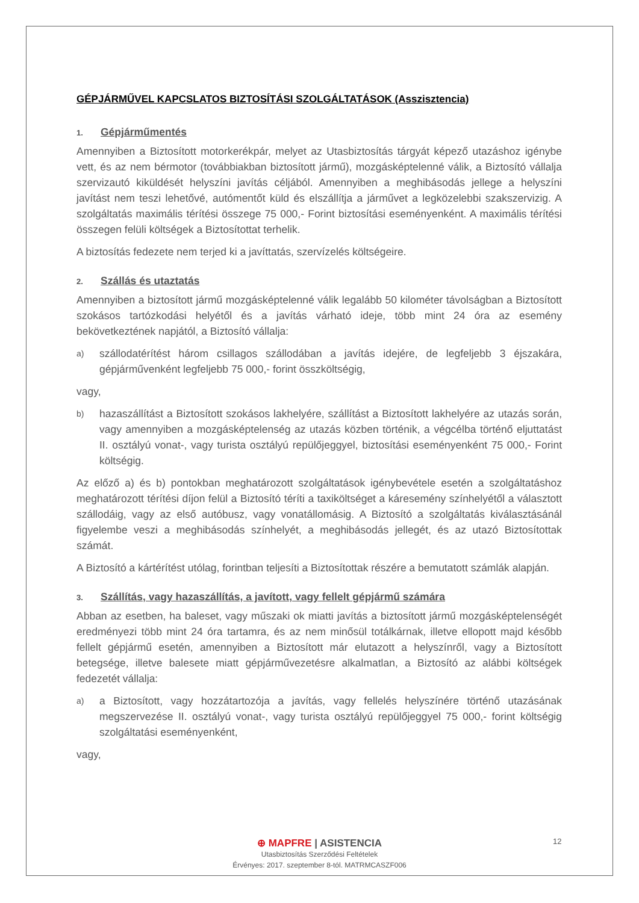GÉPJÁRMŰVEL KAPCSLATOS BIZTOSÍTÁSI SZOLGÁLTATÁSOK (Asszisztencia)
1. Gépjárműmentés
Amennyiben a Biztosított motorkerékpár, melyet az Utasbiztosítás tárgyát képező utazáshoz igénybe vett, és az nem bérmotor (továbbiakban biztosított jármű), mozgásképtelenné válik, a Biztosító vállalja szervizautó kiküldését helyszíni javítás céljából. Amennyiben a meghibásodás jellege a helyszíni javítást nem teszi lehetővé, autómentőt küld és elszállítja a járművet a legközelebbi szakszervizig. A szolgáltatás maximális térítési összege 75 000,- Forint biztosítási eseményenként. A maximális térítési összegen felüli költségek a Biztosítottat terhelik.
A biztosítás fedezete nem terjed ki a javíttatás, szervízelés költségeire.
2. Szállás és utaztatás
Amennyiben a biztosított jármű mozgásképtelenné válik legalább 50 kilométer távolságban a Biztosított szokásos tartózkodási helyétől és a javítás várható ideje, több mint 24 óra az esemény bekövetkeztének napjától, a Biztosító vállalja:
a)
szállodatérítést három csillagos szállodában a javítás idejére, de legfeljebb 3 éjszakára, gépjárművenként legfeljebb 75 000,- forint összköltségig,
vagy,
b)
hazaszállítást a Biztosított szokásos lakhelyére, szállítást a Biztosított lakhelyére az utazás során, vagy amennyiben a mozgásképtelenség az utazás közben történik, a végcélba történő eljuttatást II. osztályú vonat-, vagy turista osztályú repülőjeggyel, biztosítási eseményenként 75 000,- Forint költségig.
Az előző a) és b) pontokban meghatározott szolgáltatások igénybevétele esetén a szolgáltatáshoz meghatározott térítési díjon felül a Biztosító téríti a taxiköltséget a káresemény színhelyétől a választott szállodáig, vagy az első autóbusz, vagy vonatállomásig. A Biztosító a szolgáltatás kiválasztásánál figyelembe veszi a meghibásodás színhelyét, a meghibásodás jellegét, és az utazó Biztosítottak számát.
A Biztosító a kártérítést utólag, forintban teljesíti a Biztosítottak részére a bemutatott számlák alapján.
3. Szállítás, vagy hazaszállítás, a javított, vagy fellelt gépjármű számára
Abban az esetben, ha baleset, vagy műszaki ok miatti javítás a biztosított jármű mozgásképtelenségét eredményezi több mint 24 óra tartamra, és az nem minősül totálkárnak, illetve ellopott majd később fellelt gépjármű esetén, amennyiben a Biztosított már elutazott a helyszínről, vagy a Biztosított betegsége, illetve balesete miatt gépjárművezetésre alkalmatlan, a Biztosító az alábbi költségek fedezetét vállalja:
a)
a Biztosított, vagy hozzátartozója a javítás, vagy fellelés helyszínére történő utazásának megszervezése II. osztályú vonat-, vagy turista osztályú repülőjeggyel 75 000,- forint költségig szolgáltatási eseményenként,
vagy,
⊕ MAPFRE | ASISTENCIA
Utasbiztosítás Szerződési Feltételek
Érvényes: 2017. szeptember 8-tól. MATRMCASZF006
12